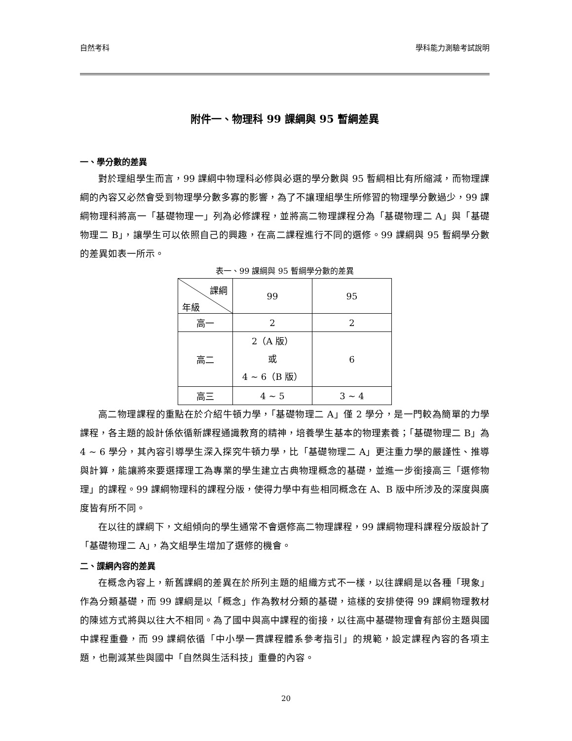自然考科 學科能力測驗考試說明
附件一、物理科 99 課綱與 95 暫綱差異
一、學分數的差異
對於理組學生而言，99 課綱中物理科必修與必選的學分數與 95 暫綱相比有所縮減，而物理課綱的內容又必然會受到物理學分數多寡的影響，為了不讓理組學生所修習的物理學分數過少，99 課綱物理科將高一「基礎物理一」列為必修課程，並將高二物理課程分為「基礎物理二 A」與「基礎物理二 B」，讓學生可以依照自己的興趣，在高二課程進行不同的選修。99 課綱與 95 暫綱學分數的差異如表一所示。
表一、99 課綱與 95 暫綱學分數的差異
| 課綱 年級 | 99 | 95 |
| 高一 | 2 | 2 |
| 高二 | 2（A 版） 或 4 ~ 6（B 版） | 6 |
| 高三 | 4 ~ 5 | 3 ~ 4 |
高二物理課程的重點在於介紹牛頓力學，「基礎物理二 A」僅 2 學分，是一門較為簡單的力學課程，各主題的設計係依循新課程通識教育的精神，培養學生基本的物理素養；「基礎物理二 B」為 4 ~ 6 學分，其內容引導學生深入探究牛頓力學，比「基礎物理二 A」更注重力學的嚴謹性、推導與計算，能讓將來要選擇理工為專業的學生建立古典物理概念的基礎，並進一步銜接高三「選修物理」的課程。99 課綱物理科的課程分版，使得力學中有些相同概念在 A、B 版中所涉及的深度與廣度皆有所不同。
在以往的課綱下，文組傾向的學生通常不會選修高二物理課程，99 課綱物理科課程分版設計了「基礎物理二 A」，為文組學生增加了選修的機會。
二、課綱內容的差異
在概念內容上，新舊課綱的差異在於所列主題的組織方式不一樣，以往課綱是以各種「現象」作為分類基礎，而 99 課綱是以「概念」作為教材分類的基礎，這樣的安排使得 99 課綱物理教材的陳述方式將與以往大不相同。為了國中與高中課程的銜接，以往高中基礎物理會有部份主題與國中課程重疊，而 99 課綱依循「中小學一貫課程體系參考指引」的規範，設定課程內容的各項主題，也刪減某些與國中「自然與生活科技」重疊的內容。
20